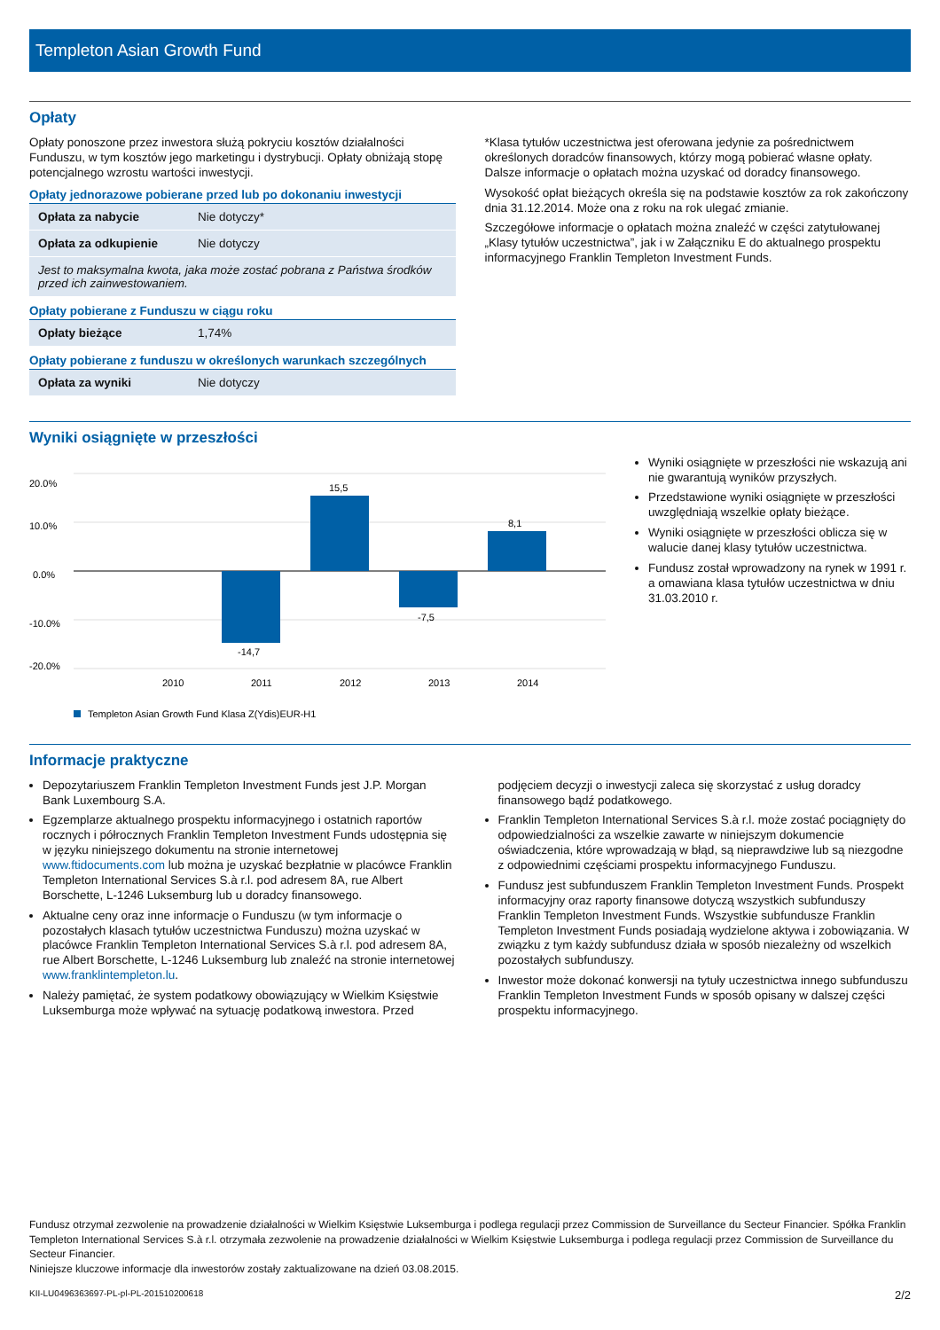Templeton Asian Growth Fund
Opłaty
Opłaty ponoszone przez inwestora służą pokryciu kosztów działalności Funduszu, w tym kosztów jego marketingu i dystrybucji. Opłaty obniżają stopę potencjalnego wzrostu wartości inwestycji.
Opłaty jednorazowe pobierane przed lub po dokonaniu inwestycji
| Opłata za nabycie | Nie dotyczy* |
| Opłata za odkupienie | Nie dotyczy |
| Jest to maksymalna kwota, jaka może zostać pobrana z Państwa środków przed ich zainwestowaniem. | |
Opłaty pobierane z Funduszu w ciągu roku
| Opłaty bieżące | 1,74% |
Opłaty pobierane z funduszu w określonych warunkach szczególnych
| Opłata za wyniki | Nie dotyczy |
*Klasa tytułów uczestnictwa jest oferowana jedynie za pośrednictwem określonych doradców finansowych, którzy mogą pobierać własne opłaty. Dalsze informacje o opłatach można uzyskać od doradcy finansowego.
Wysokość opłat bieżących określa się na podstawie kosztów za rok zakończony dnia 31.12.2014. Może ona z roku na rok ulegać zmianie.
Szczegółowe informacje o opłatach można znaleźć w części zatytułowanej „Klasy tytułów uczestnictwa”, jak i w Załączniku E do aktualnego prospektu informacyjnego Franklin Templeton Investment Funds.
Wyniki osiągnięte w przeszłości
20.0%
10.0%
0.0%
-10.0%
-20.0%
-14,7
15,5
-7,5
8,1
2010
2011
2012
2013
2014
Templeton Asian Growth Fund Klasa Z(Ydis)EUR-H1
Wyniki osiągnięte w przeszłości nie wskazują ani nie gwarantują wyników przyszłych.
Przedstawione wyniki osiągnięte w przeszłości uwzględniają wszelkie opłaty bieżące.
Wyniki osiągnięte w przeszłości oblicza się w walucie danej klasy tytułów uczestnictwa.
Fundusz został wprowadzony na rynek w 1991 r. a omawiana klasa tytułów uczestnictwa w dniu 31.03.2010 r.
Informacje praktyczne
Depozytariuszem Franklin Templeton Investment Funds jest J.P. Morgan Bank Luxembourg S.A.
Egzemplarze aktualnego prospektu informacyjnego i ostatnich raportów rocznych i półrocznych Franklin Templeton Investment Funds udostępnia się w języku niniejszego dokumentu na stronie internetowej www.ftidocuments.com lub można je uzyskać bezpłatnie w placówce Franklin Templeton International Services S.à r.l. pod adresem 8A, rue Albert Borschette, L-1246 Luksemburg lub u doradcy finansowego.
Aktualne ceny oraz inne informacje o Funduszu (w tym informacje o pozostałych klasach tytułów uczestnictwa Funduszu) można uzyskać w placówce Franklin Templeton International Services S.à r.l. pod adresem 8A, rue Albert Borschette, L-1246 Luksemburg lub znaleźć na stronie internetowej www.franklintempleton.lu.
Należy pamiętać, że system podatkowy obowiązujący w Wielkim Księstwie Luksemburga może wpływać na sytuację podatkową inwestora. Przed podjęciem decyzji o inwestycji zaleca się skorzystać z usług doradcy finansowego bądź podatkowego.
Franklin Templeton International Services S.à r.l. może zostać pociągnięty do odpowiedzialności za wszelkie zawarte w niniejszym dokumencie oświadczenia, które wprowadzają w błąd, są nieprawdziwe lub są niezgodne z odpowiednimi częściami prospektu informacyjnego Funduszu.
Fundusz jest subfunduszem Franklin Templeton Investment Funds. Prospekt informacyjny oraz raporty finansowe dotyczą wszystkich subfunduszy Franklin Templeton Investment Funds. Wszystkie subfundusze Franklin Templeton Investment Funds posiadają wydzielone aktywa i zobowiązania. W związku z tym każdy subfundusz działa w sposób niezależny od wszelkich pozostałych subfunduszy.
Inwestor może dokonać konwersji na tytuły uczestnictwa innego subfunduszu Franklin Templeton Investment Funds w sposób opisany w dalszej części prospektu informacyjnego.
Fundusz otrzymał zezwolenie na prowadzenie działalności w Wielkim Księstwie Luksemburga i podlega regulacji przez Commission de Surveillance du Secteur Financier. Spółka Franklin Templeton International Services S.à r.l. otrzymała zezwolenie na prowadzenie działalności w Wielkim Księstwie Luksemburga i podlega regulacji przez Commission de Surveillance du Secteur Financier.
Niniejsze kluczowe informacje dla inwestorów zostały zaktualizowane na dzień 03.08.2015.
KII-LU0496363697-PL-pl-PL-201510200618 2/2